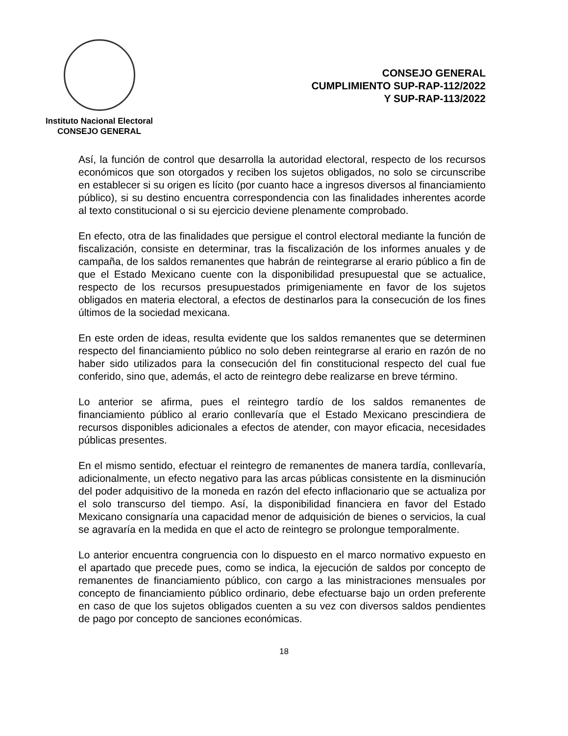Instituto Nacional Electoral
CONSEJO GENERAL
CONSEJO GENERAL
CUMPLIMIENTO SUP-RAP-112/2022
Y SUP-RAP-113/2022
Así, la función de control que desarrolla la autoridad electoral, respecto de los recursos económicos que son otorgados y reciben los sujetos obligados, no solo se circunscribe en establecer si su origen es lícito (por cuanto hace a ingresos diversos al financiamiento público), si su destino encuentra correspondencia con las finalidades inherentes acorde al texto constitucional o si su ejercicio deviene plenamente comprobado.
En efecto, otra de las finalidades que persigue el control electoral mediante la función de fiscalización, consiste en determinar, tras la fiscalización de los informes anuales y de campaña, de los saldos remanentes que habrán de reintegrarse al erario público a fin de que el Estado Mexicano cuente con la disponibilidad presupuestal que se actualice, respecto de los recursos presupuestados primigeniamente en favor de los sujetos obligados en materia electoral, a efectos de destinarlos para la consecución de los fines últimos de la sociedad mexicana.
En este orden de ideas, resulta evidente que los saldos remanentes que se determinen respecto del financiamiento público no solo deben reintegrarse al erario en razón de no haber sido utilizados para la consecución del fin constitucional respecto del cual fue conferido, sino que, además, el acto de reintegro debe realizarse en breve término.
Lo anterior se afirma, pues el reintegro tardío de los saldos remanentes de financiamiento público al erario conllevaría que el Estado Mexicano prescindiera de recursos disponibles adicionales a efectos de atender, con mayor eficacia, necesidades públicas presentes.
En el mismo sentido, efectuar el reintegro de remanentes de manera tardía, conllevaría, adicionalmente, un efecto negativo para las arcas públicas consistente en la disminución del poder adquisitivo de la moneda en razón del efecto inflacionario que se actualiza por el solo transcurso del tiempo. Así, la disponibilidad financiera en favor del Estado Mexicano consignaría una capacidad menor de adquisición de bienes o servicios, la cual se agravaría en la medida en que el acto de reintegro se prolongue temporalmente.
Lo anterior encuentra congruencia con lo dispuesto en el marco normativo expuesto en el apartado que precede pues, como se indica, la ejecución de saldos por concepto de remanentes de financiamiento público, con cargo a las ministraciones mensuales por concepto de financiamiento público ordinario, debe efectuarse bajo un orden preferente en caso de que los sujetos obligados cuenten a su vez con diversos saldos pendientes de pago por concepto de sanciones económicas.
18